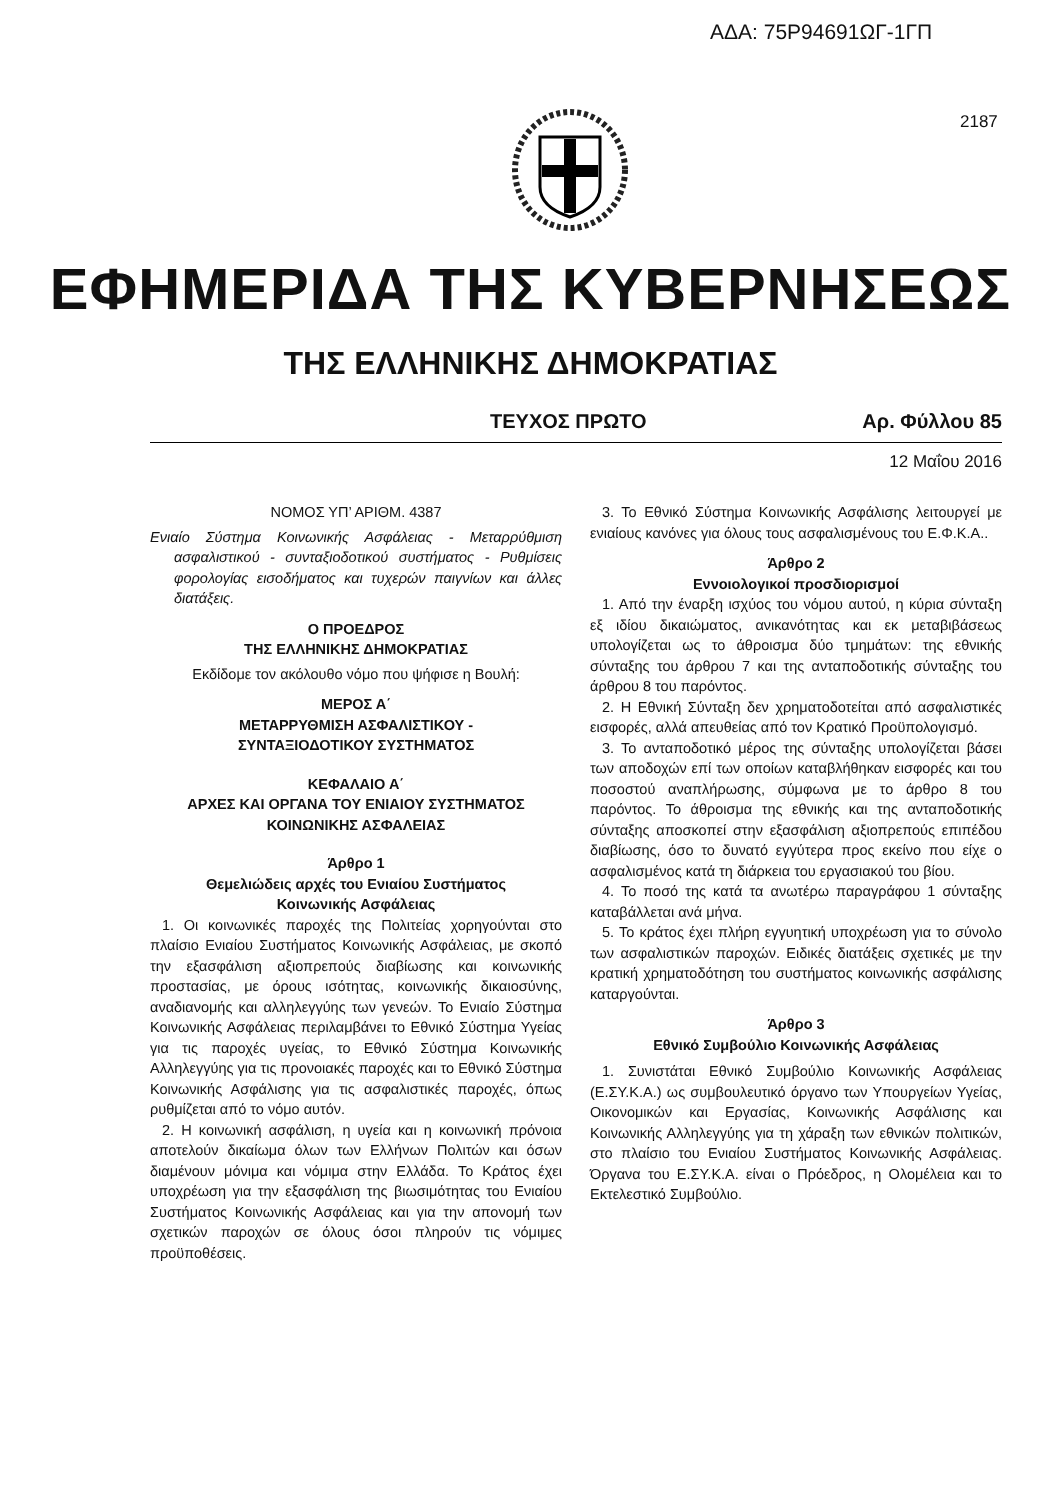ΑΔΑ: 75Ρ94691ΩΓ-1ΓΠ
2187
ΕΦΗΜΕΡΙΔΑ ΤΗΣ ΚΥΒΕΡΝΗΣΕΩΣ
ΤΗΣ ΕΛΛΗΝΙΚΗΣ ΔΗΜΟΚΡΑΤΙΑΣ
ΤΕΥΧΟΣ ΠΡΩΤΟ Αρ. Φύλλου 85
12 Μαΐου 2016
ΝΟΜΟΣ ΥΠ’ ΑΡΙΘΜ. 4387
Ενιαίο Σύστημα Κοινωνικής Ασφάλειας - Μεταρρύθμιση ασφαλιστικού - συνταξιοδοτικού συστήματος - Ρυθμίσεις φορολογίας εισοδήματος και τυχερών παιγνίων και άλλες διατάξεις.
Ο ΠΡΟΕΔΡΟΣ
ΤΗΣ ΕΛΛΗΝΙΚΗΣ ΔΗΜΟΚΡΑΤΙΑΣ
Εκδίδομε τον ακόλουθο νόμο που ψήφισε η Βουλή:
ΜΕΡΟΣ Α΄
ΜΕΤΑΡΡΥΘΜΙΣΗ ΑΣΦΑΛΙΣΤΙΚΟΥ -
ΣΥΝΤΑΞΙΟΔΟΤΙΚΟΥ ΣΥΣΤΗΜΑΤΟΣ
ΚΕΦΑΛΑΙΟ Α΄
ΑΡΧΕΣ ΚΑΙ ΟΡΓΑΝΑ ΤΟΥ ΕΝΙΑΙΟΥ ΣΥΣΤΗΜΑΤΟΣ
ΚΟΙΝΩΝΙΚΗΣ ΑΣΦΑΛΕΙΑΣ
Άρθρο 1
Θεμελιώδεις αρχές του Ενιαίου Συστήματος
Κοινωνικής Ασφάλειας
1. Οι κοινωνικές παροχές της Πολιτείας χορηγούνται στο πλαίσιο Ενιαίου Συστήματος Κοινωνικής Ασφάλειας, με σκοπό την εξασφάλιση αξιοπρεπούς διαβίωσης και κοινωνικής προστασίας, με όρους ισότητας, κοινωνικής δικαιοσύνης, αναδιανομής και αλληλεγγύης των γενεών. Το Ενιαίο Σύστημα Κοινωνικής Ασφάλειας περιλαμβάνει το Εθνικό Σύστημα Υγείας για τις παροχές υγείας, το Εθνικό Σύστημα Κοινωνικής Αλληλεγγύης για τις προνοιακές παροχές και το Εθνικό Σύστημα Κοινωνικής Ασφάλισης για τις ασφαλιστικές παροχές, όπως ρυθμίζεται από το νόμο αυτόν.
2. Η κοινωνική ασφάλιση, η υγεία και η κοινωνική πρόνοια αποτελούν δικαίωμα όλων των Ελλήνων Πολιτών και όσων διαμένουν μόνιμα και νόμιμα στην Ελλάδα. Το Κράτος έχει υποχρέωση για την εξασφάλιση της βιωσιμότητας του Ενιαίου Συστήματος Κοινωνικής Ασφάλειας και για την απονομή των σχετικών παροχών σε όλους όσοι πληρούν τις νόμιμες προϋποθέσεις.
3. Το Εθνικό Σύστημα Κοινωνικής Ασφάλισης λειτουργεί με ενιαίους κανόνες για όλους τους ασφαλισμένους του Ε.Φ.Κ.Α..
Άρθρο 2
Εννοιολογικοί προσδιορισμοί
1. Από την έναρξη ισχύος του νόμου αυτού, η κύρια σύνταξη εξ ιδίου δικαιώματος, ανικανότητας και εκ μεταβιβάσεως υπολογίζεται ως το άθροισμα δύο τμημάτων: της εθνικής σύνταξης του άρθρου 7 και της ανταποδοτικής σύνταξης του άρθρου 8 του παρόντος.
2. Η Εθνική Σύνταξη δεν χρηματοδοτείται από ασφαλιστικές εισφορές, αλλά απευθείας από τον Κρατικό Προϋπολογισμό.
3. Το ανταποδοτικό μέρος της σύνταξης υπολογίζεται βάσει των αποδοχών επί των οποίων καταβλήθηκαν εισφορές και του ποσοστού αναπλήρωσης, σύμφωνα με το άρθρο 8 του παρόντος. Το άθροισμα της εθνικής και της ανταποδοτικής σύνταξης αποσκοπεί στην εξασφάλιση αξιοπρεπούς επιπέδου διαβίωσης, όσο το δυνατό εγγύτερα προς εκείνο που είχε ο ασφαλισμένος κατά τη διάρκεια του εργασιακού του βίου.
4. Το ποσό της κατά τα ανωτέρω παραγράφου 1 σύνταξης καταβάλλεται ανά μήνα.
5. Το κράτος έχει πλήρη εγγυητική υποχρέωση για το σύνολο των ασφαλιστικών παροχών. Ειδικές διατάξεις σχετικές με την κρατική χρηματοδότηση του συστήματος κοινωνικής ασφάλισης καταργούνται.
Άρθρο 3
Εθνικό Συμβούλιο Κοινωνικής Ασφάλειας
1. Συνιστάται Εθνικό Συμβούλιο Κοινωνικής Ασφάλειας (Ε.ΣΥ.Κ.Α.) ως συμβουλευτικό όργανο των Υπουργείων Υγείας, Οικονομικών και Εργασίας, Κοινωνικής Ασφάλισης και Κοινωνικής Αλληλεγγύης για τη χάραξη των εθνικών πολιτικών, στο πλαίσιο του Ενιαίου Συστήματος Κοινωνικής Ασφάλειας. Όργανα του Ε.ΣΥ.Κ.Α. είναι ο Πρόεδρος, η Ολομέλεια και το Εκτελεστικό Συμβούλιο.